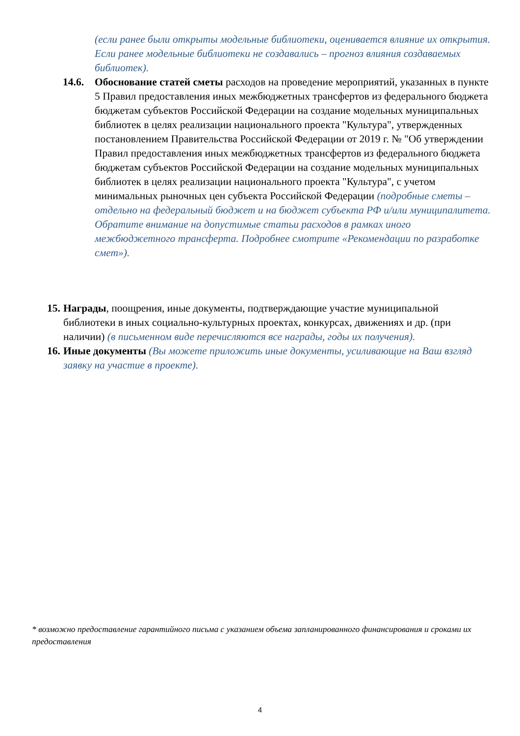(если ранее были открыты модельные библиотеки, оценивается влияние их открытия. Если ранее модельные библиотеки не создавались – прогноз влияния создаваемых библиотек).
14.6. Обоснование статей сметы расходов на проведение мероприятий, указанных в пункте 5 Правил предоставления иных межбюджетных трансфертов из федерального бюджета бюджетам субъектов Российской Федерации на создание модельных муниципальных библиотек в целях реализации национального проекта "Культура", утвержденных постановлением Правительства Российской Федерации от 2019 г. № "Об утверждении Правил предоставления иных межбюджетных трансфертов из федерального бюджета бюджетам субъектов Российской Федерации на создание модельных муниципальных библиотек в целях реализации национального проекта "Культура", с учетом минимальных рыночных цен субъекта Российской Федерации (подробные сметы – отдельно на федеральный бюджет и на бюджет субъекта РФ и/или муниципалитета. Обратите внимание на допустимые статьи расходов в рамках иного межбюджетного трансферта. Подробнее смотрите «Рекомендации по разработке смет»).
15.
Награды, поощрения, иные документы, подтверждающие участие муниципальной библиотеки в иных социально-культурных проектах, конкурсах, движениях и др. (при наличии) (в письменном виде перечисляются все награды, годы их получения).
16.
Иные документы (Вы можете приложить иные документы, усиливающие на Ваш взгляд заявку на участие в проекте).
* возможно предоставление гарантийного письма с указанием объема запланированного финансирования и сроками их предоставления
4